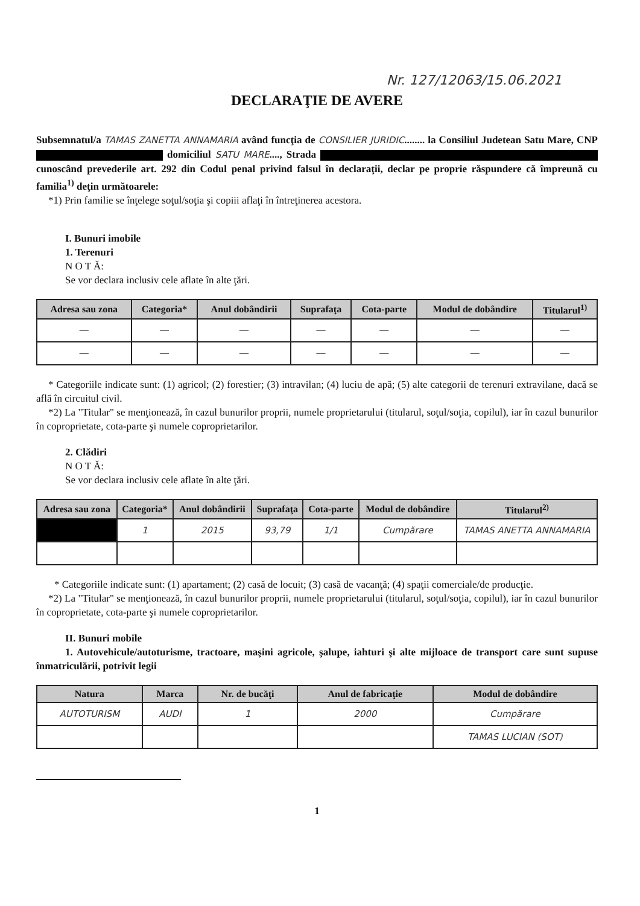Nr. 127/12063/15.06.2021
DECLARAŢIE DE AVERE
Subsemnatul/a TAMAS ZANETTA ANNAMARIA având funcţia de CONSILIER JURIDIC........ la Consiliul Judetean Satu Mare, CNP domiciliul SATU MARE...., Strada cunoscând prevederile art. 292 din Codul penal privind falsul în declaraţii, declar pe proprie răspundere că împreună cu familia<sup>1)</sup> deţin următoarele:
*1) Prin familie se înţelege soţul/soţia şi copiii aflaţi în întreţinerea acestora.
I. Bunuri imobile
1. Terenuri
N O T Ă:
Se vor declara inclusiv cele aflate în alte ţări.
| Adresa sau zona | Categoria* | Anul dobândirii | Suprafaţa | Cota-parte | Modul de dobândire | Titularul<sup>1)</sup> |
| --- | --- | --- | --- | --- | --- | --- |
| — | — | — | — | — | — | — |
| — | — | — | — | — | — | — |
* Categoriile indicate sunt: (1) agricol; (2) forestier; (3) intravilan; (4) luciu de apă; (5) alte categorii de terenuri extravilane, dacă se află în circuitul civil.
*2) La "Titular" se menţionează, în cazul bunurilor proprii, numele proprietarului (titularul, soţul/soţia, copilul), iar în cazul bunurilor în coproprietate, cota-parte şi numele coproprietarilor.
2. Clădiri
N O T Ă:
Se vor declara inclusiv cele aflate în alte ţări.
| Adresa sau zona | Categoria* | Anul dobândirii | Suprafaţa | Cota-parte | Modul de dobândire | Titularul<sup>2)</sup> |
| --- | --- | --- | --- | --- | --- | --- |
| | 1 | 2015 | 93,79 | 1/1 | Cumpărare | TAMAS ANETTA ANNAMARIA |
* Categoriile indicate sunt: (1) apartament; (2) casă de locuit; (3) casă de vacanţă; (4) spaţii comerciale/de producţie.
*2) La "Titular" se menţionează, în cazul bunurilor proprii, numele proprietarului (titularul, soţul/soţia, copilul), iar în cazul bunurilor în coproprietate, cota-parte şi numele coproprietarilor.
II. Bunuri mobile
1. Autovehicule/autoturisme, tractoare, maşini agricole, şalupe, iahturi şi alte mijloace de transport care sunt supuse înmatriculării, potrivit legii
| Natura | Marca | Nr. de bucăţi | Anul de fabricaţie | Modul de dobândire |
| --- | --- | --- | --- | --- |
| AUTOTURISM | AUDI | 1 | 2000 | Cumpărare |
| | | | | TAMAS LUCIAN (SOT) |
1